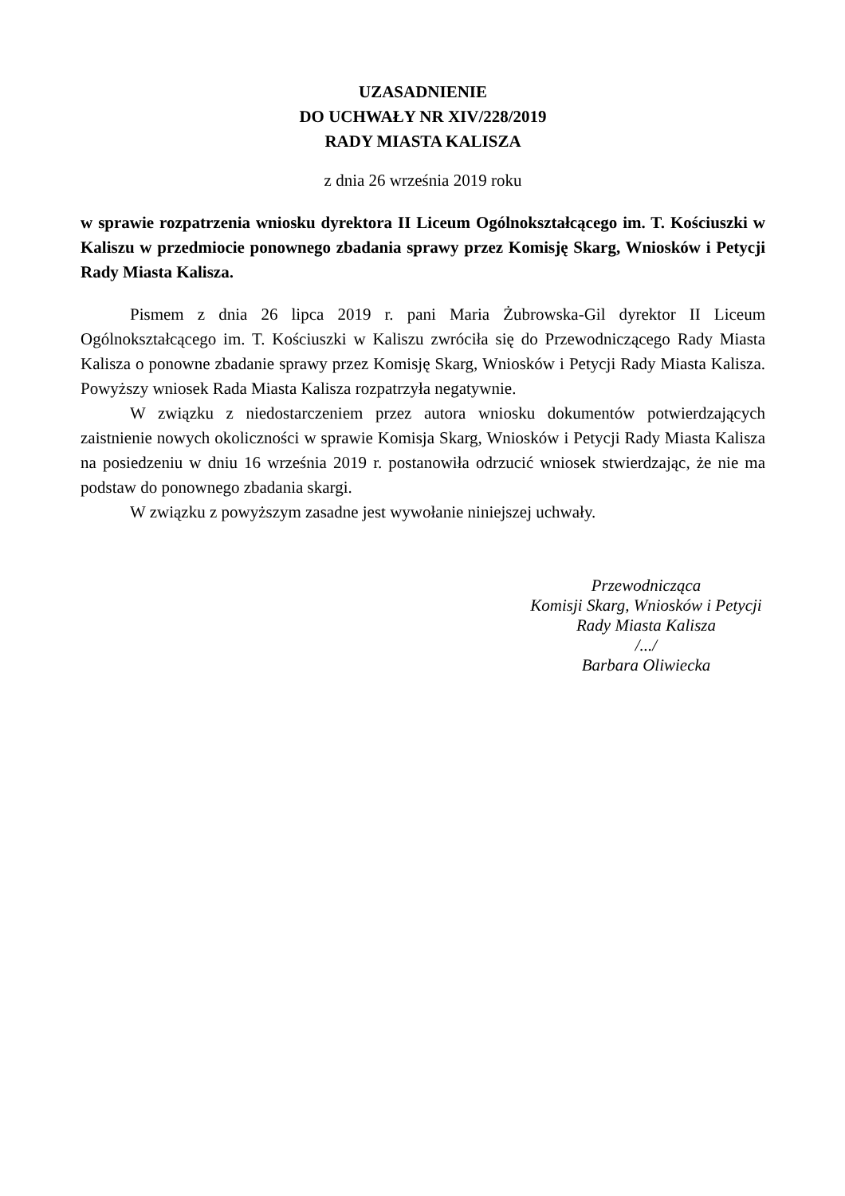UZASADNIENIE
DO UCHWAŁY NR XIV/228/2019
RADY MIASTA KALISZA
z dnia 26 września 2019 roku
w sprawie rozpatrzenia wniosku dyrektora II Liceum Ogólnokształcącego im. T. Kościuszki w Kaliszu w przedmiocie ponownego zbadania sprawy przez Komisję Skarg, Wniosków i Petycji Rady Miasta Kalisza.
Pismem z dnia 26 lipca 2019 r. pani Maria Żubrowska-Gil dyrektor II Liceum Ogólnokształcącego im. T. Kościuszki w Kaliszu zwróciła się do Przewodniczącego Rady Miasta Kalisza o ponowne zbadanie sprawy przez Komisję Skarg, Wniosków i Petycji Rady Miasta Kalisza. Powyższy wniosek Rada Miasta Kalisza rozpatrzyła negatywnie.
W związku z niedostarczeniem przez autora wniosku dokumentów potwierdzających zaistnienie nowych okoliczności w sprawie Komisja Skarg, Wniosków i Petycji Rady Miasta Kalisza na posiedzeniu w dniu 16 września 2019 r. postanowiła odrzucić wniosek stwierdzając, że nie ma podstaw do ponownego zbadania skargi.
W związku z powyższym zasadne jest wywołanie niniejszej uchwały.
Przewodnicząca
Komisji Skarg, Wniosków i Petycji
Rady Miasta Kalisza
/.../
Barbara Oliwiecka